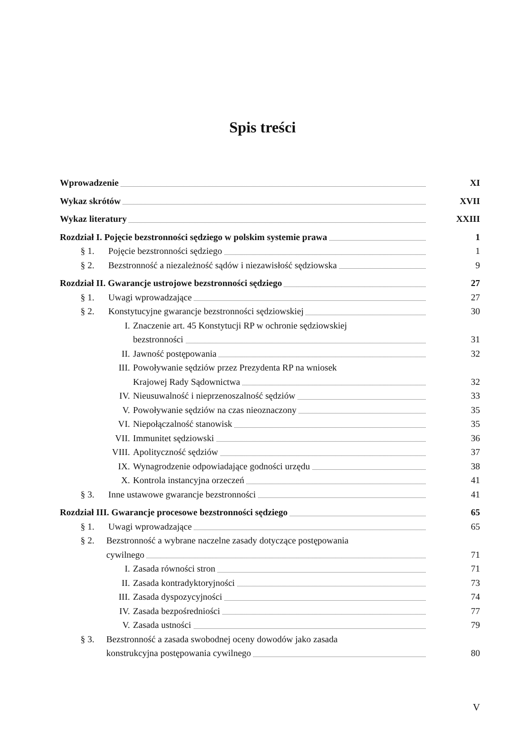Spis treści
Wprowadzenie
XI
Wykaz skrótów
XVII
Wykaz literatury
XXIII
Rozdział I. Pojęcie bezstronności sędziego w polskim systemie prawa
1
§ 1. Pojęcie bezstronności sędziego
1
§ 2. Bezstronność a niezależność sądów i niezawisłość sędziowska
9
Rozdział II. Gwarancje ustrojowe bezstronności sędziego
27
§ 1. Uwagi wprowadzające
27
§ 2. Konstytucyjne gwarancje bezstronności sędziowskiej
30
I. Znaczenie art. 45 Konstytucji RP w ochronie sędziowskiej
bezstronności
31
II. Jawność postępowania
32
III. Powoływanie sędziów przez Prezydenta RP na wniosek
Krajowej Rady Sądownictwa
32
IV. Nieusuwalność i nieprzenoszalność sędziów
33
V. Powoływanie sędziów na czas nieoznaczony
35
VI. Niepołączalność stanowisk
35
VII. Immunitet sędziowski
36
VIII. Apolityczność sędziów
37
IX. Wynagrodzenie odpowiadające godności urzędu
38
X. Kontrola instancyjna orzeczeń
41
§ 3. Inne ustawowe gwarancje bezstronności
41
Rozdział III. Gwarancje procesowe bezstronności sędziego
65
§ 1. Uwagi wprowadzające
65
§ 2. Bezstronność a wybrane naczelne zasady dotyczące postępowania
cywilnego
71
I. Zasada równości stron
71
II. Zasada kontradyktoryjności
73
III. Zasada dyspozycyjności
74
IV. Zasada bezpośredniości
77
V. Zasada ustności
79
§ 3. Bezstronność a zasada swobodnej oceny dowodów jako zasada
konstrukcyjna postępowania cywilnego
80
V